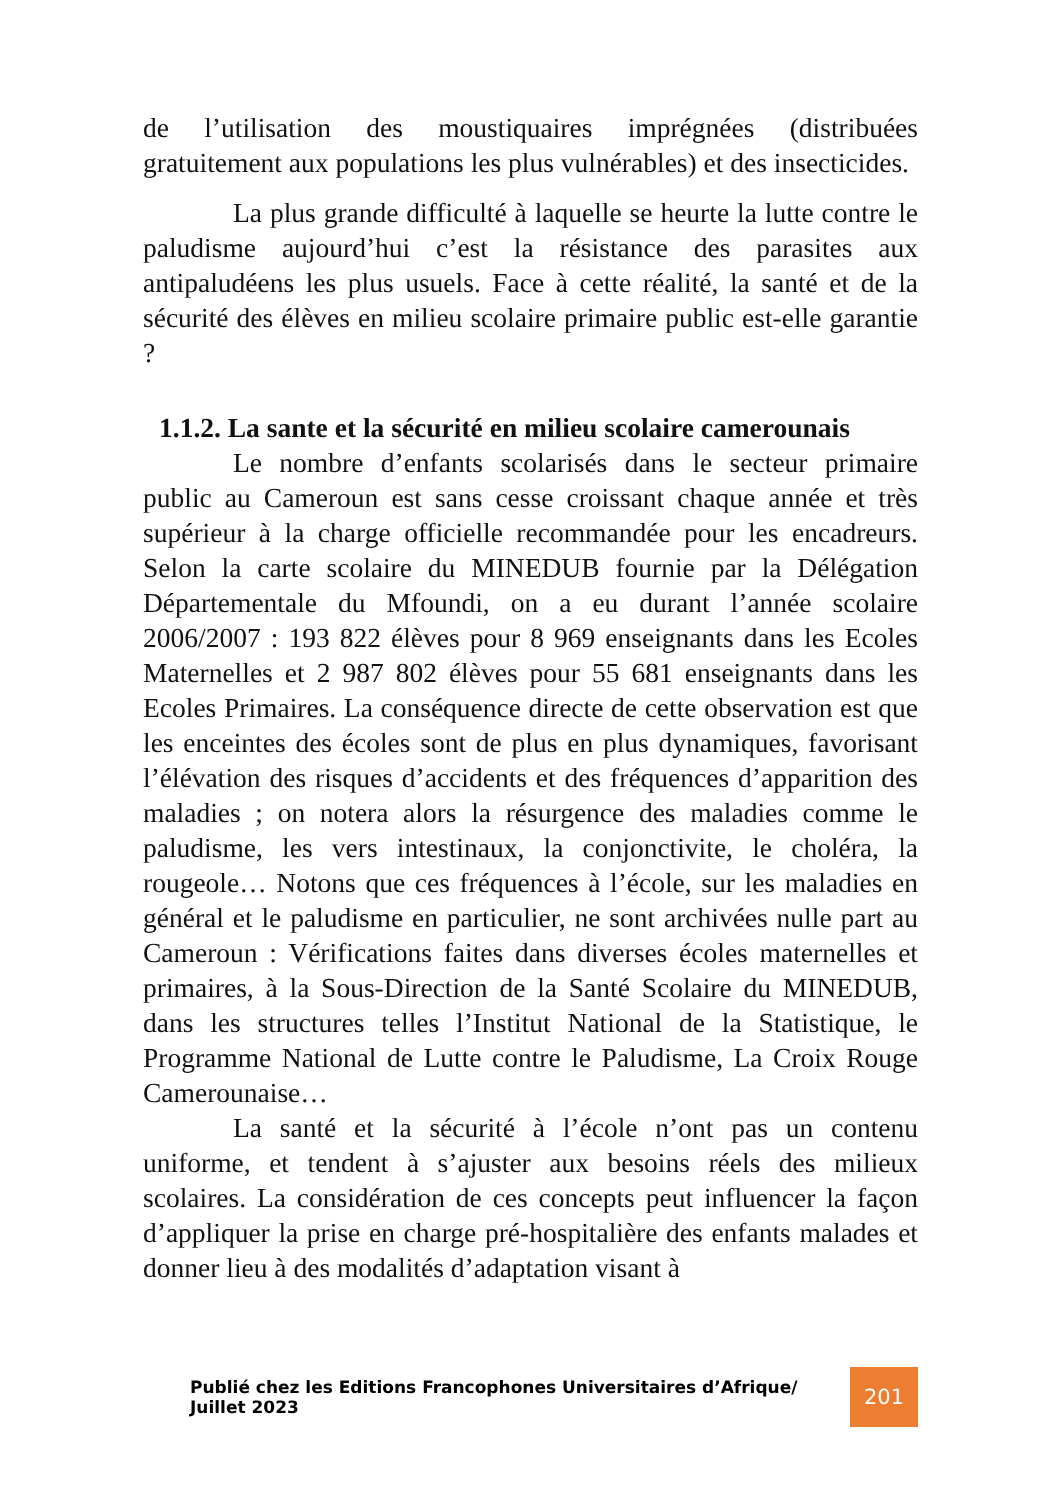de l’utilisation des moustiquaires imprégnées (distribuées gratuitement aux populations les plus vulnérables) et des insecticides.
La plus grande difficulté à laquelle se heurte la lutte contre le paludisme aujourd’hui c’est la résistance des parasites aux antipaludéens les plus usuels. Face à cette réalité, la santé et de la sécurité des élèves en milieu scolaire primaire public est-elle garantie ?
1.1.2. La sante et la sécurité en milieu scolaire camerounais
Le nombre d’enfants scolarisés dans le secteur primaire public au Cameroun est sans cesse croissant chaque année et très supérieur à la charge officielle recommandée pour les encadreurs. Selon la carte scolaire du MINEDUB fournie par la Délégation Départementale du Mfoundi, on a eu durant l’année scolaire 2006/2007 : 193 822 élèves pour 8 969 enseignants dans les Ecoles Maternelles et 2 987 802 élèves pour 55 681 enseignants dans les Ecoles Primaires. La conséquence directe de cette observation est que les enceintes des écoles sont de plus en plus dynamiques, favorisant l’élévation des risques d’accidents et des fréquences d’apparition des maladies ; on notera alors la résurgence des maladies comme le paludisme, les vers intestinaux, la conjonctivite, le choléra, la rougeole… Notons que ces fréquences à l’école, sur les maladies en général et le paludisme en particulier, ne sont archivées nulle part au Cameroun : Vérifications faites dans diverses écoles maternelles et primaires, à la Sous-Direction de la Santé Scolaire du MINEDUB, dans les structures telles l’Institut National de la Statistique, le Programme National de Lutte contre le Paludisme, La Croix Rouge Camerounaise…
La santé et la sécurité à l’école n’ont pas un contenu uniforme, et tendent à s’ajuster aux besoins réels des milieux scolaires. La considération de ces concepts peut influencer la façon d’appliquer la prise en charge pré-hospitalière des enfants malades et donner lieu à des modalités d’adaptation visant à
Publié chez les Editions Francophones Universitaires d’Afrique/ Juillet 2023 201